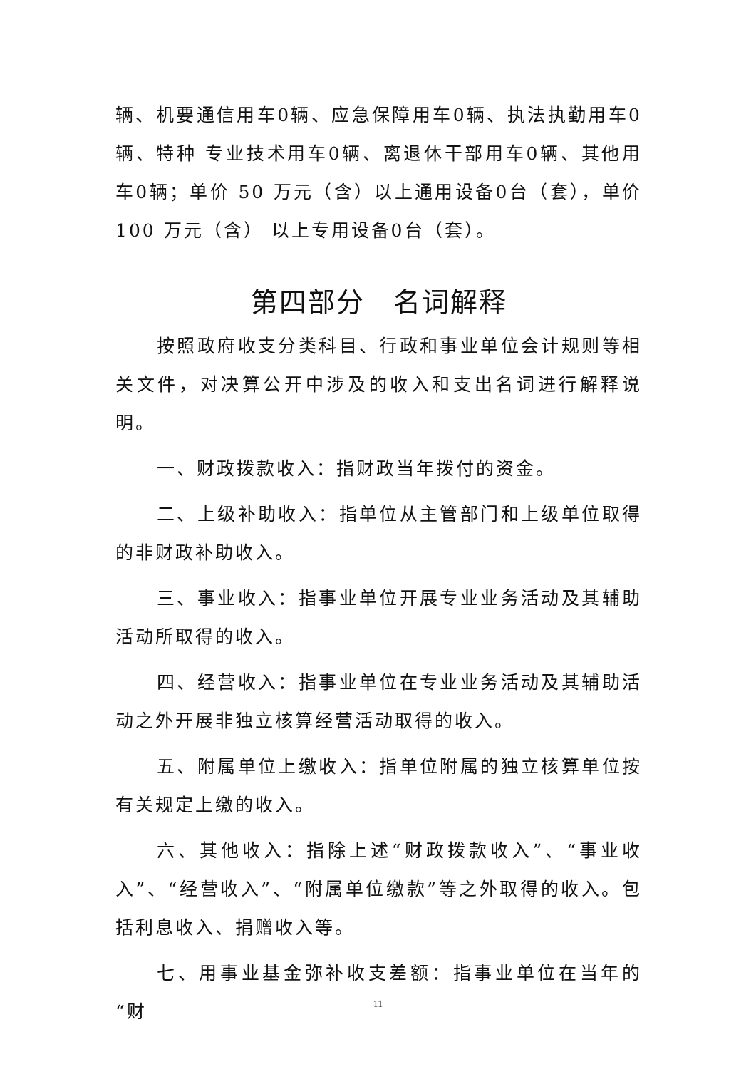辆、机要通信用车0辆、应急保障用车0辆、执法执勤用车0辆、特种 专业技术用车0辆、离退休干部用车0辆、其他用车0辆；单价 50 万元（含）以上通用设备0台（套），单价 100 万元（含） 以上专用设备0台（套）。
第四部分　名词解释
按照政府收支分类科目、行政和事业单位会计规则等相关文件，对决算公开中涉及的收入和支出名词进行解释说明。
一、财政拨款收入：指财政当年拨付的资金。
二、上级补助收入：指单位从主管部门和上级单位取得的非财政补助收入。
三、事业收入：指事业单位开展专业业务活动及其辅助活动所取得的收入。
四、经营收入：指事业单位在专业业务活动及其辅助活动之外开展非独立核算经营活动取得的收入。
五、附属单位上缴收入：指单位附属的独立核算单位按有关规定上缴的收入。
六、其他收入：指除上述“财政拨款收入”、“事业收入”、“经营收入”、“附属单位缴款”等之外取得的收入。包括利息收入、捐赠收入等。
七、用事业基金弥补收支差额：指事业单位在当年的“财
11